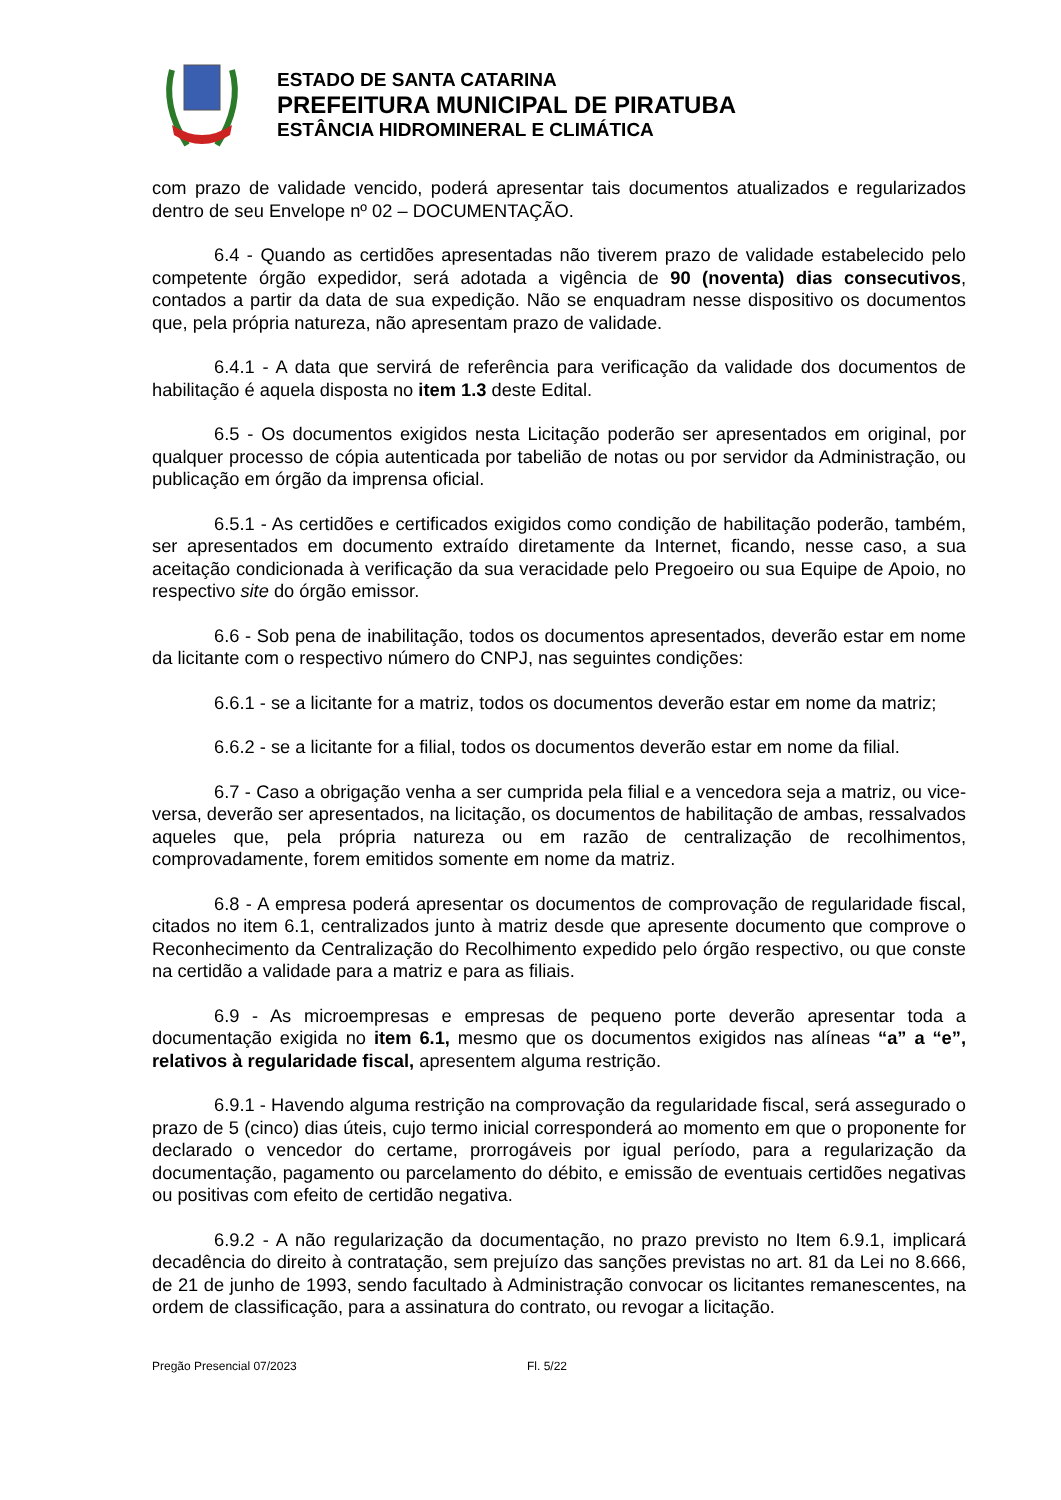ESTADO DE SANTA CATARINA
PREFEITURA MUNICIPAL DE PIRATUBA
ESTÂNCIA HIDROMINERAL E CLIMÁTICA
com prazo de validade vencido, poderá apresentar tais documentos atualizados e regularizados dentro de seu Envelope nº 02 – DOCUMENTAÇÃO.
6.4 - Quando as certidões apresentadas não tiverem prazo de validade estabelecido pelo competente órgão expedidor, será adotada a vigência de 90 (noventa) dias consecutivos, contados a partir da data de sua expedição. Não se enquadram nesse dispositivo os documentos que, pela própria natureza, não apresentam prazo de validade.
6.4.1 - A data que servirá de referência para verificação da validade dos documentos de habilitação é aquela disposta no item 1.3 deste Edital.
6.5 - Os documentos exigidos nesta Licitação poderão ser apresentados em original, por qualquer processo de cópia autenticada por tabelião de notas ou por servidor da Administração, ou publicação em órgão da imprensa oficial.
6.5.1 - As certidões e certificados exigidos como condição de habilitação poderão, também, ser apresentados em documento extraído diretamente da Internet, ficando, nesse caso, a sua aceitação condicionada à verificação da sua veracidade pelo Pregoeiro ou sua Equipe de Apoio, no respectivo site do órgão emissor.
6.6 - Sob pena de inabilitação, todos os documentos apresentados, deverão estar em nome da licitante com o respectivo número do CNPJ, nas seguintes condições:
6.6.1 - se a licitante for a matriz, todos os documentos deverão estar em nome da matriz;
6.6.2 - se a licitante for a filial, todos os documentos deverão estar em nome da filial.
6.7 - Caso a obrigação venha a ser cumprida pela filial e a vencedora seja a matriz, ou vice-versa, deverão ser apresentados, na licitação, os documentos de habilitação de ambas, ressalvados aqueles que, pela própria natureza ou em razão de centralização de recolhimentos, comprovadamente, forem emitidos somente em nome da matriz.
6.8 - A empresa poderá apresentar os documentos de comprovação de regularidade fiscal, citados no item 6.1, centralizados junto à matriz desde que apresente documento que comprove o Reconhecimento da Centralização do Recolhimento expedido pelo órgão respectivo, ou que conste na certidão a validade para a matriz e para as filiais.
6.9 - As microempresas e empresas de pequeno porte deverão apresentar toda a documentação exigida no item 6.1, mesmo que os documentos exigidos nas alíneas “a” a “e”, relativos à regularidade fiscal, apresentem alguma restrição.
6.9.1 - Havendo alguma restrição na comprovação da regularidade fiscal, será assegurado o prazo de 5 (cinco) dias úteis, cujo termo inicial corresponderá ao momento em que o proponente for declarado o vencedor do certame, prorrogáveis por igual período, para a regularização da documentação, pagamento ou parcelamento do débito, e emissão de eventuais certidões negativas ou positivas com efeito de certidão negativa.
6.9.2 - A não regularização da documentação, no prazo previsto no Item 6.9.1, implicará decadência do direito à contratação, sem prejuízo das sanções previstas no art. 81 da Lei no 8.666, de 21 de junho de 1993, sendo facultado à Administração convocar os licitantes remanescentes, na ordem de classificação, para a assinatura do contrato, ou revogar a licitação.
Pregão Presencial 07/2023 Fl. 5/22